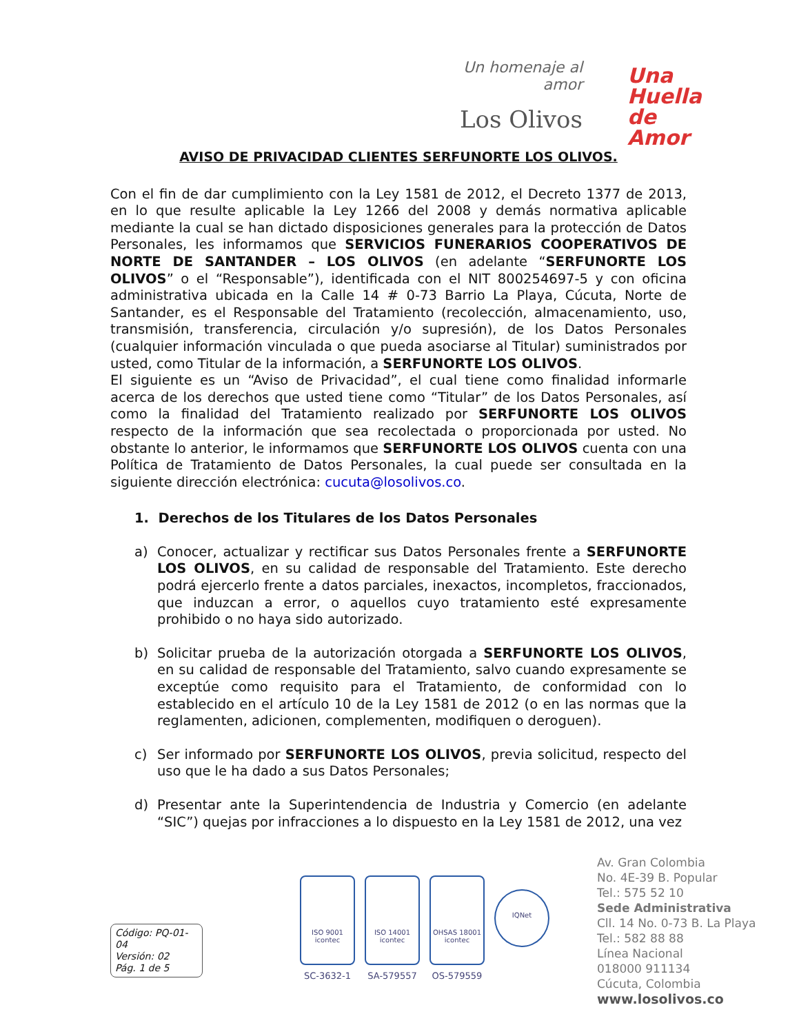Un homenaje al amor
Los Olivos
Una
Huella
de
Amor
AVISO DE PRIVACIDAD CLIENTES SERFUNORTE LOS OLIVOS.
Con el fin de dar cumplimiento con la Ley 1581 de 2012, el Decreto 1377 de 2013, en lo que resulte aplicable la Ley 1266 del 2008 y demás normativa aplicable mediante la cual se han dictado disposiciones generales para la protección de Datos Personales, les informamos que SERVICIOS FUNERARIOS COOPERATIVOS DE NORTE DE SANTANDER – LOS OLIVOS (en adelante “SERFUNORTE LOS OLIVOS” o el “Responsable”), identificada con el NIT 800254697-5 y con oficina administrativa ubicada en la Calle 14 # 0-73 Barrio La Playa, Cúcuta, Norte de Santander, es el Responsable del Tratamiento (recolección, almacenamiento, uso, transmisión, transferencia, circulación y/o supresión), de los Datos Personales (cualquier información vinculada o que pueda asociarse al Titular) suministrados por usted, como Titular de la información, a SERFUNORTE LOS OLIVOS.
El siguiente es un “Aviso de Privacidad”, el cual tiene como finalidad informarle acerca de los derechos que usted tiene como “Titular” de los Datos Personales, así como la finalidad del Tratamiento realizado por SERFUNORTE LOS OLIVOS respecto de la información que sea recolectada o proporcionada por usted. No obstante lo anterior, le informamos que SERFUNORTE LOS OLIVOS cuenta con una Política de Tratamiento de Datos Personales, la cual puede ser consultada en la siguiente dirección electrónica: cucuta@losolivos.co.
1. Derechos de los Titulares de los Datos Personales
a) Conocer, actualizar y rectificar sus Datos Personales frente a SERFUNORTE LOS OLIVOS, en su calidad de responsable del Tratamiento. Este derecho podrá ejercerlo frente a datos parciales, inexactos, incompletos, fraccionados, que induzcan a error, o aquellos cuyo tratamiento esté expresamente prohibido o no haya sido autorizado.
b) Solicitar prueba de la autorización otorgada a SERFUNORTE LOS OLIVOS, en su calidad de responsable del Tratamiento, salvo cuando expresamente se exceptúe como requisito para el Tratamiento, de conformidad con lo establecido en el artículo 10 de la Ley 1581 de 2012 (o en las normas que la reglamenten, adicionen, complementen, modifiquen o deroguen).
c) Ser informado por SERFUNORTE LOS OLIVOS, previa solicitud, respecto del uso que le ha dado a sus Datos Personales;
d) Presentar ante la Superintendencia de Industria y Comercio (en adelante “SIC”) quejas por infracciones a lo dispuesto en la Ley 1581 de 2012, una vez
Código: PQ-01-04
Versión: 02
Pág. 1 de 5
ISO 9001
icontec
SC-3632-1
ISO 14001
icontec
SA-579557
OHSAS 18001
icontec
OS-579559
IQNet
Av. Gran Colombia
No. 4E-39 B. Popular
Tel.: 575 52 10
Sede Administrativa
Cll. 14 No. 0-73 B. La Playa
Tel.: 582 88 88
Línea Nacional
018000 911134
Cúcuta, Colombia
www.losolivos.co